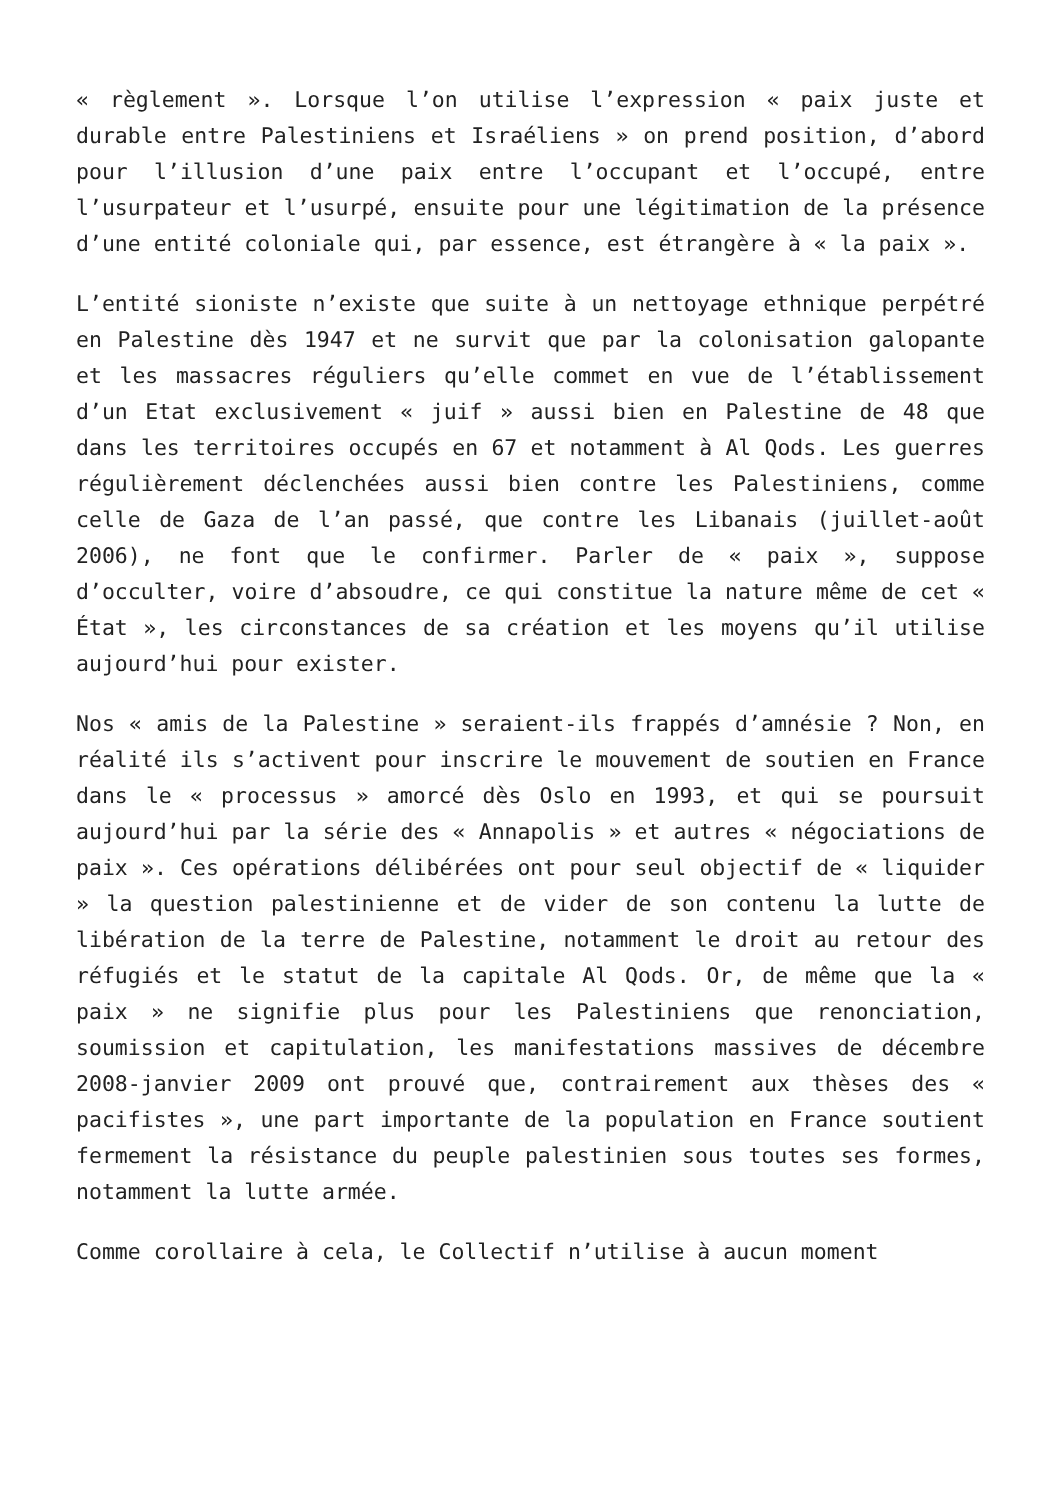« règlement ». Lorsque l’on utilise l’expression « paix juste et durable entre Palestiniens et Israéliens » on prend position, d’abord pour l’illusion d’une paix entre l’occupant et l’occupé, entre l’usurpateur et l’usurpé, ensuite pour une légitimation de la présence d’une entité coloniale qui, par essence, est étrangère à « la paix ».
L’entité sioniste n’existe que suite à un nettoyage ethnique perpétré en Palestine dès 1947 et ne survit que par la colonisation galopante et les massacres réguliers qu’elle commet en vue de l’établissement d’un Etat exclusivement « juif » aussi bien en Palestine de 48 que dans les territoires occupés en 67 et notamment à Al Qods. Les guerres régulièrement déclenchées aussi bien contre les Palestiniens, comme celle de Gaza de l’an passé, que contre les Libanais (juillet-août 2006), ne font que le confirmer. Parler de « paix », suppose d’occulter, voire d’absoudre, ce qui constitue la nature même de cet « État », les circonstances de sa création et les moyens qu’il utilise aujourd’hui pour exister.
Nos « amis de la Palestine » seraient-ils frappés d’amnésie ? Non, en réalité ils s’activent pour inscrire le mouvement de soutien en France dans le « processus » amorcé dès Oslo en 1993, et qui se poursuit aujourd’hui par la série des « Annapolis » et autres « négociations de paix ». Ces opérations délibérées ont pour seul objectif de « liquider » la question palestinienne et de vider de son contenu la lutte de libération de la terre de Palestine, notamment le droit au retour des réfugiés et le statut de la capitale Al Qods. Or, de même que la « paix » ne signifie plus pour les Palestiniens que renonciation, soumission et capitulation, les manifestations massives de décembre 2008-janvier 2009 ont prouvé que, contrairement aux thèses des « pacifistes », une part importante de la population en France soutient fermement la résistance du peuple palestinien sous toutes ses formes, notamment la lutte armée.
Comme corollaire à cela, le Collectif n’utilise à aucun moment